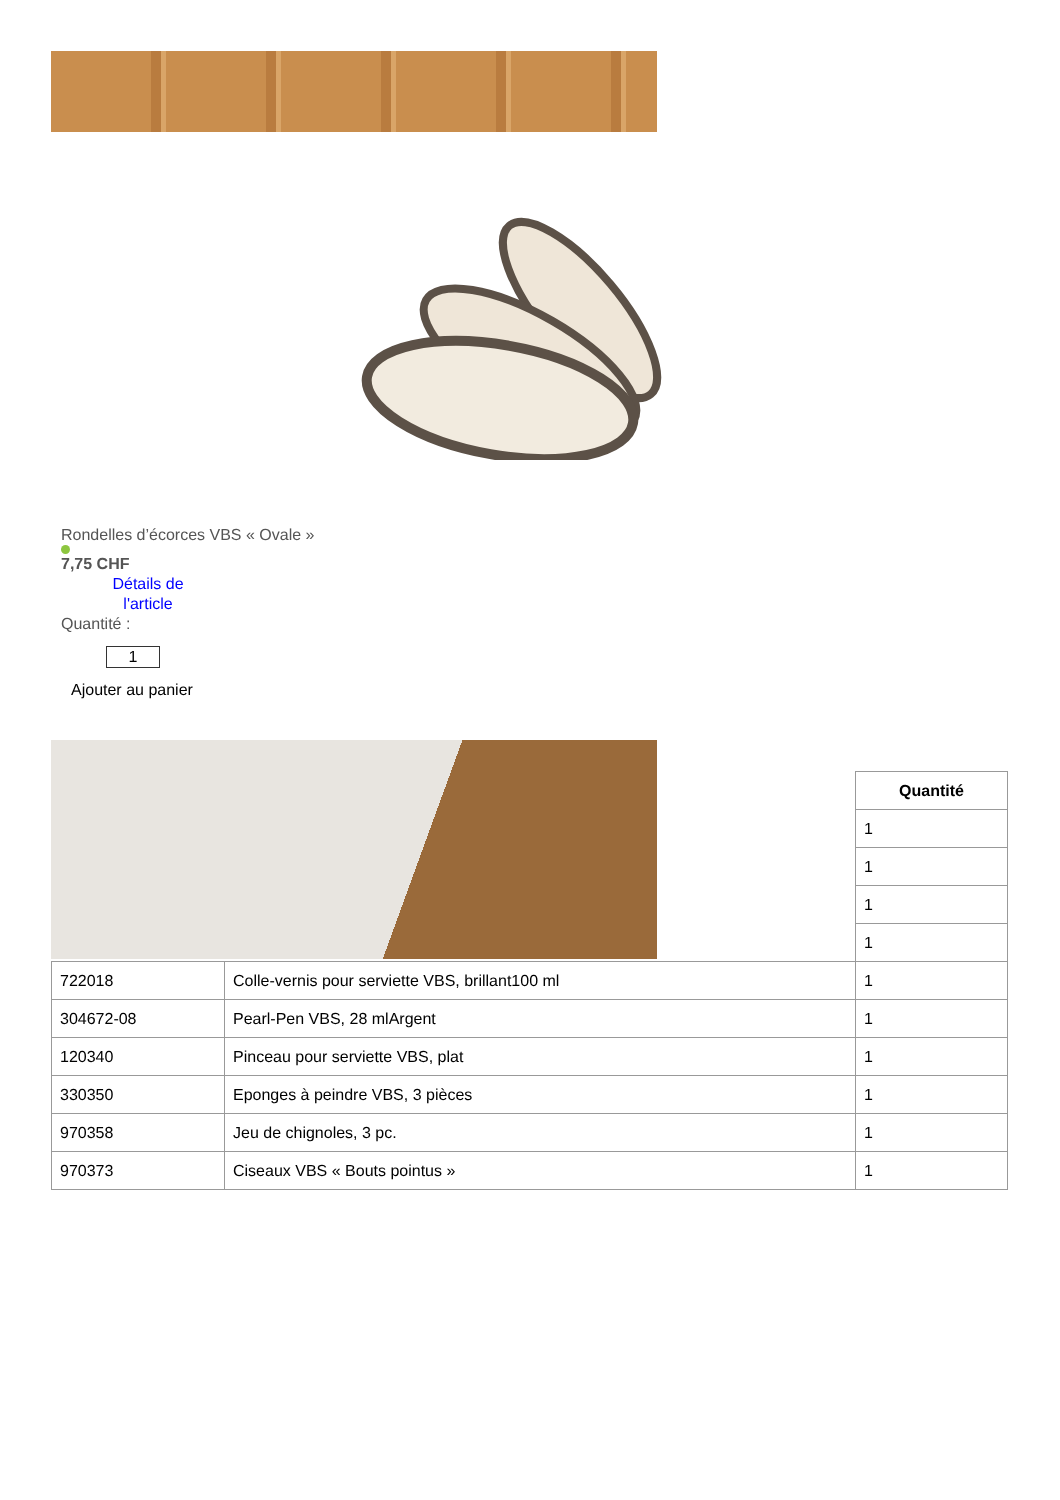Rondelles d’écorces VBS « Ovale »
7,75 CHF
Détails de l'article
Quantité :
1
Ajouter au panier
| | | Quantité |
| --- | --- | --- |
| | | 1 |
| | | 1 |
| | | 1 |
| | | 1 |
| 722018 | Colle-vernis pour serviette VBS, brillant100 ml | 1 |
| 304672-08 | Pearl-Pen VBS, 28 mlArgent | 1 |
| 120340 | Pinceau pour serviette VBS, plat | 1 |
| 330350 | Eponges à peindre VBS, 3 pièces | 1 |
| 970358 | Jeu de chignoles, 3 pc. | 1 |
| 970373 | Ciseaux VBS « Bouts pointus » | 1 |